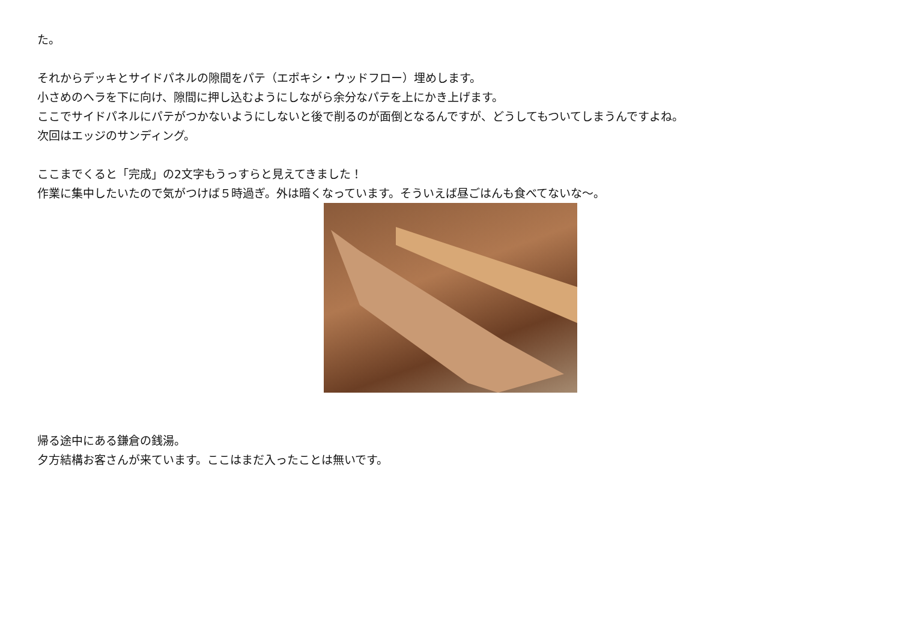た。
それからデッキとサイドパネルの隙間をパテ（エポキシ・ウッドフロー）埋めします。
小さめのヘラを下に向け、隙間に押し込むようにしながら余分なパテを上にかき上げます。
ここでサイドパネルにパテがつかないようにしないと後で削るのが面倒となるんですが、どうしてもついてしまうんですよね。
次回はエッジのサンディング。
ここまでくると「完成」の2文字もうっすらと見えてきました！
作業に集中したいたので気がつけば５時過ぎ。外は暗くなっています。そういえば昼ごはんも食べてないな～。
帰る途中にある鎌倉の銭湯。
夕方結構お客さんが来ています。ここはまだ入ったことは無いです。